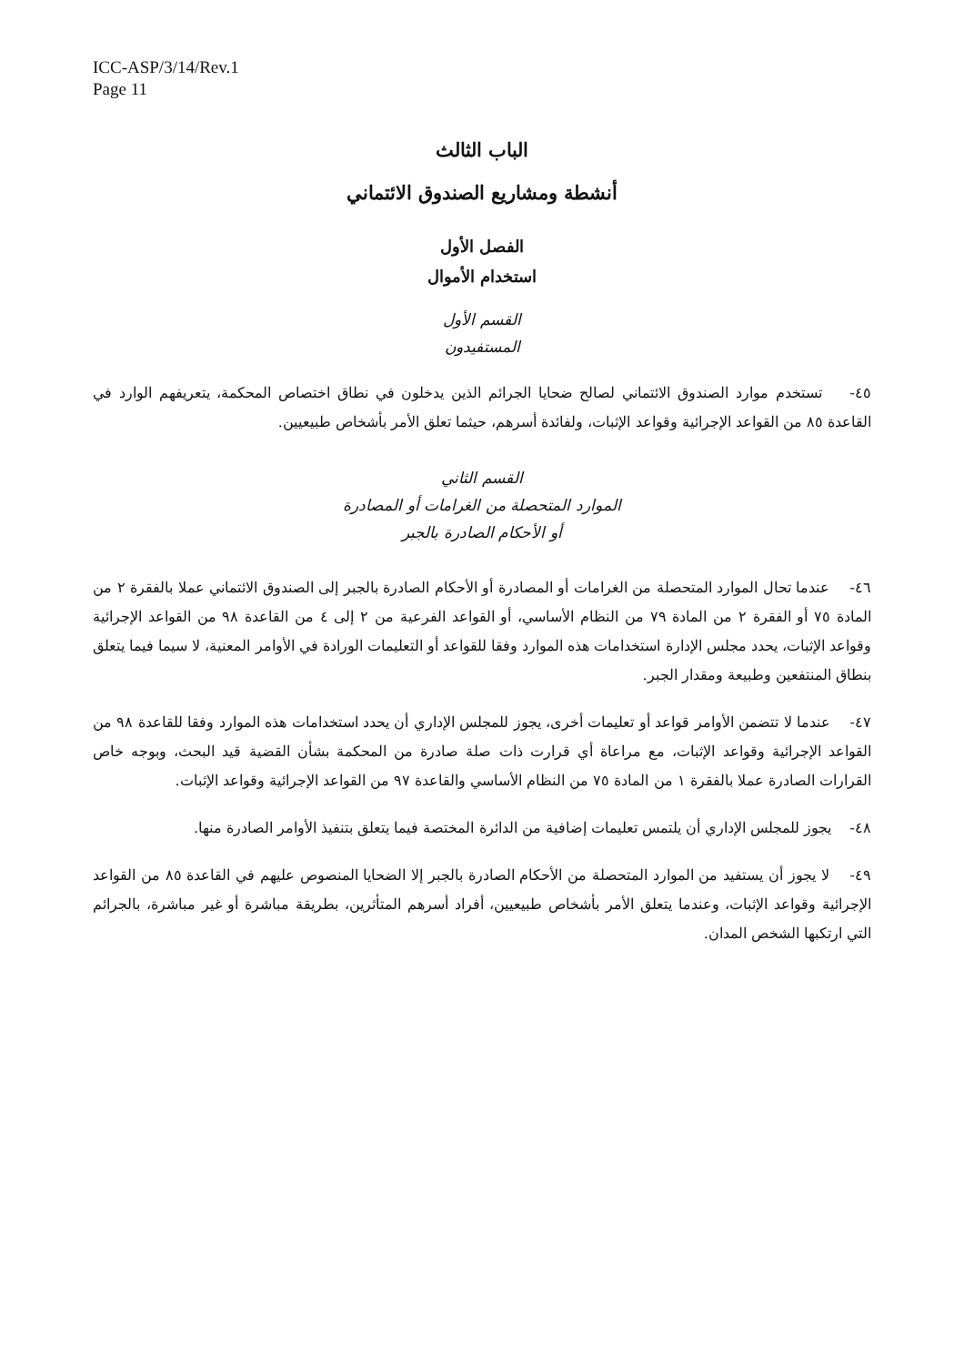ICC-ASP/3/14/Rev.1
Page 11
الباب الثالث
أنشطة ومشاريع الصندوق الائتماني
الفصل الأول
استخدام الأموال
القسم الأول
المستفيدون
٤٥- تستخدم موارد الصندوق الائتماني لصالح ضحايا الجرائم الذين يدخلون في نطاق اختصاص المحكمة، يتعريفهم الوارد في القاعدة ٨٥ من القواعد الإجرائية وقواعد الإثبات، ولفائدة أسرهم، حيثما تعلق الأمر بأشخاص طبيعيين.
القسم الثاني
الموارد المتحصلة من الغرامات أو المصادرة
أو الأحكام الصادرة بالجبر
٤٦- عندما تحال الموارد المتحصلة من الغرامات أو المصادرة أو الأحكام الصادرة بالجبر إلى الصندوق الائتماني عملا بالفقرة ٢ من المادة ٧٥ أو الفقرة ٢ من المادة ٧٩ من النظام الأساسي، أو القواعد الفرعية من ٢ إلى ٤ من القاعدة ٩٨ من القواعد الإجرائية وقواعد الإثبات، يحدد مجلس الإدارة استخدامات هذه الموارد وفقا للقواعد أو التعليمات الورادة في الأوامر المعنية، لا سيما فيما يتعلق بنطاق المنتفعين وطبيعة ومقدار الجبر.
٤٧- عندما لا تتضمن الأوامر قواعد أو تعليمات أخرى، يجوز للمجلس الإداري أن يحدد استخدامات هذه الموارد وفقا للقاعدة ٩٨ من القواعد الإجرائية وقواعد الإثبات، مع مراعاة أي قرارت ذات صلة صادرة من المحكمة بشأن القضية قيد البحث، وبوجه خاص القرارات الصادرة عملا بالفقرة ١ من المادة ٧٥ من النظام الأساسي والقاعدة ٩٧ من القواعد الإجرائية وقواعد الإثبات.
٤٨- يجوز للمجلس الإداري أن يلتمس تعليمات إضافية من الدائرة المختصة فيما يتعلق بتنفيذ الأوامر الصادرة منها.
٤٩- لا يجوز أن يستفيد من الموارد المتحصلة من الأحكام الصادرة بالجبر إلا الضحايا المنصوص عليهم في القاعدة ٨٥ من القواعد الإجرائية وقواعد الإثبات، وعندما يتعلق الأمر بأشخاص طبيعيين، أفراد أسرهم المتأثرين، بطريقة مباشرة أو غير مباشرة، بالجرائم التي ارتكبها الشخص المدان.